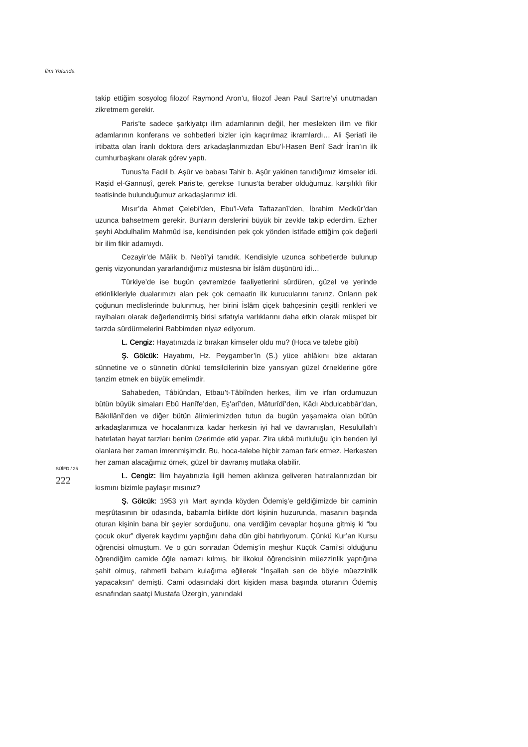İlim Yolunda
takip ettiğim sosyolog filozof Raymond Aron’u, filozof Jean Paul Sartre’yi unutmadan zikretmem gerekir.
Paris’te sadece şarkiyatçı ilim adamlarının değil, her meslekten ilim ve fikir adamlarının konferans ve sohbetleri bizler için kaçırılmaz ikramlardı… Ali Şeriatî ile irtibatta olan İranlı doktora ders arkadaşlarımızdan Ebu’l-Hasen Benî Sadr İran’ın ilk cumhurbaşkanı olarak görev yaptı.
Tunus’ta Fadıl b. Aşûr ve babası Tahir b. Aşûr yakinen tanıdığımız kimseler idi. Raşid el-Gannuşî, gerek Paris’te, gerekse Tunus’ta beraber olduğumuz, karşılıklı fikir teatisinde bulunduğumuz arkadaşlarımız idi.
Mısır’da Ahmet Çelebi’den, Ebu’l-Vefa Taftazanî’den, İbrahim Medkûr’dan uzunca bahsetmem gerekir. Bunların derslerini büyük bir zevkle takip ederdim. Ezher şeyhi Abdulhalim Mahmûd ise, kendisinden pek çok yönden istifade ettiğim çok değerli bir ilim fikir adamıydı.
Cezayir’de Mâlik b. Nebî’yi tanıdık. Kendisiyle uzunca sohbetlerde bulunup geniş vizyonundan yararlandığımız müstesna bir İslâm düşünürü idi…
Türkiye’de ise bugün çevremizde faaliyetlerini sürdüren, güzel ve yerinde etkinlikleriyle dualarımızı alan pek çok cemaatin ilk kurucularını tanırız. Onların pek çoğunun meclislerinde bulunmuş, her birini İslâm çiçek bahçesinin çeşitli renkleri ve rayihaları olarak değerlendirmiş birisi sıfatıyla varlıklarını daha etkin olarak müspet bir tarzda sürdürmelerini Rabbimden niyaz ediyorum.
L. Cengiz: Hayatınızda iz bırakan kimseler oldu mu? (Hoca ve talebe gibi)
Ş. Gölcük: Hayatımı, Hz. Peygamber’in (S.) yüce ahlâkını bize aktaran sünnetine ve o sünnetin dünkü temsilcilerinin bize yansıyan güzel örneklerine göre tanzim etmek en büyük emelimdir.
Sahabeden, Tâbiûndan, Etbau’t-Tâbiînden herkes, ilim ve irfan ordumuzun bütün büyük simaları Ebû Hanîfe’den, Eş’arî’den, Mâturîdî’den, Kâdı Abdulcabbâr’dan, Bâkıllânî’den ve diğer bütün âlimlerimizden tutun da bugün yaşamakta olan bütün arkadaşlarımıza ve hocalarımıza kadar herkesin iyi hal ve davranışları, Resulullah’ı hatırlatan hayat tarzları benim üzerimde etki yapar. Zira ukbâ mutluluğu için benden iyi olanlara her zaman imrenmişimdir. Bu, hoca-talebe hiçbir zaman fark etmez. Herkesten her zaman alacağımız örnek, güzel bir davranış mutlaka olabilir.
SÜİFD / 25
222
L. Cengiz: İlim hayatınızla ilgili hemen aklınıza geliveren hatıralarınızdan bir kısmını bizimle paylaşır mısınız?
Ş. Gölcük: 1953 yılı Mart ayında köyden Ödemiş’e geldiğimizde bir caminin meşrûtasının bir odasında, babamla birlikte dört kişinin huzurunda, masanın başında oturan kişinin bana bir şeyler sorduğunu, ona verdiğim cevaplar hoşuna gitmiş ki “bu çocuk okur” diyerek kaydımı yaptığını daha dün gibi hatırlıyorum. Çünkü Kur’an Kursu öğrencisi olmuştum. Ve o gün sonradan Ödemiş’in meşhur Küçük Cami’si olduğunu öğrendiğim camide öğle namazı kılmış, bir ilkokul öğrencisinin müezzinlik yaptığına şahit olmuş, rahmetli babam kulağıma eğilerek “İnşallah sen de böyle müezzinlik yapacaksın” demişti. Cami odasındaki dört kişiden masa başında oturanın Ödemiş esnafından saatçi Mustafa Üzergin, yanındaki